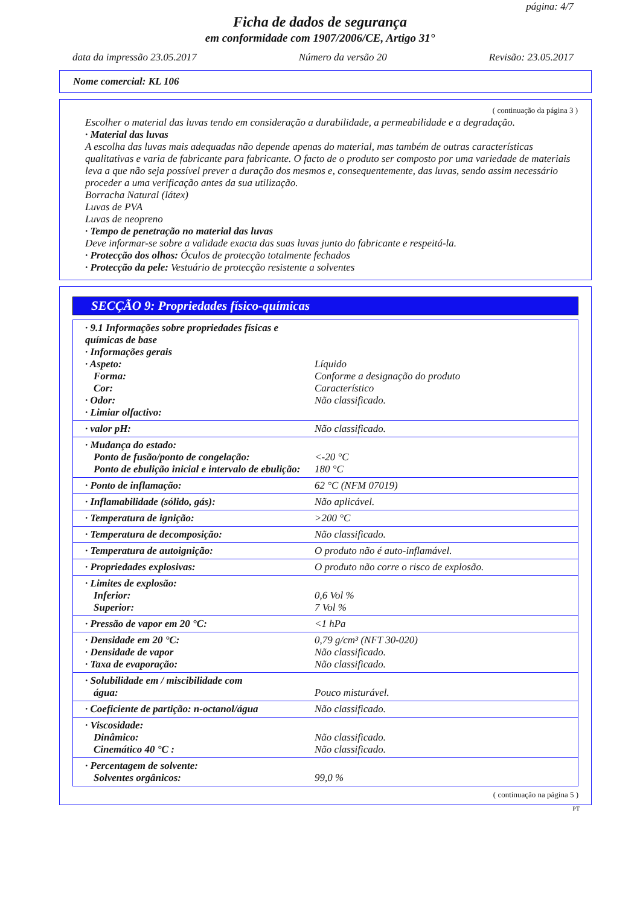página: 4/7
Ficha de dados de segurança
em conformidade com 1907/2006/CE, Artigo 31°
data da impressão 23.05.2017 Número da versão 20 Revisão: 23.05.2017
Nome comercial: KL 106
( continuação da página 3 )
Escolher o material das luvas tendo em consideração a durabilidade, a permeabilidade e a degradação.
· Material das luvas
A escolha das luvas mais adequadas não depende apenas do material, mas também de outras características qualitativas e varia de fabricante para fabricante. O facto de o produto ser composto por uma variedade de materiais leva a que não seja possível prever a duração dos mesmos e, consequentemente, das luvas, sendo assim necessário proceder a uma verificação antes da sua utilização.
Borracha Natural (látex)
Luvas de PVA
Luvas de neopreno
· Tempo de penetração no material das luvas
Deve informar-se sobre a validade exacta das suas luvas junto do fabricante e respeitá-la.
· Protecção dos olhos: Óculos de protecção totalmente fechados
· Protecção da pele: Vestuário de protecção resistente a solventes
SECÇÃO 9: Propriedades físico-químicas
| · 9.1 Informações sobre propriedades físicas e químicas de base · Informações gerais · Aspeto: Forma: Cor: · Odor: · Limiar olfactivo: | Líquido Conforme a designação do produto Característico Não classificado. |
| · valor pH: | Não classificado. |
| · Mudança do estado: Ponto de fusão/ponto de congelação: Ponto de ebulição inicial e intervalo de ebulição: | <-20 °C 180 °C |
| · Ponto de inflamação: | 62 °C (NFM 07019) |
| · Inflamabilidade (sólido, gás): | Não aplicável. |
| · Temperatura de ignição: | >200 °C |
| · Temperatura de decomposição: | Não classificado. |
| · Temperatura de autoignição: | O produto não é auto-inflamável. |
| · Propriedades explosivas: | O produto não corre o risco de explosão. |
| · Limites de explosão: Inferior: Superior: | 0,6 Vol % 7 Vol % |
| · Pressão de vapor em 20 °C: | <1 hPa |
| · Densidade em 20 °C: · Densidade de vapor · Taxa de evaporação: | 0,79 g/cm³ (NFT 30-020) Não classificado. Não classificado. |
| · Solubilidade em / miscibilidade com água: | Pouco misturável. |
| · Coeficiente de partição: n-octanol/água | Não classificado. |
| · Viscosidade: Dinâmico: Cinemático 40 °C : | Não classificado. Não classificado. |
| · Percentagem de solvente: Solventes orgânicos: | 99,0 % |
( continuação na página 5 )
PT